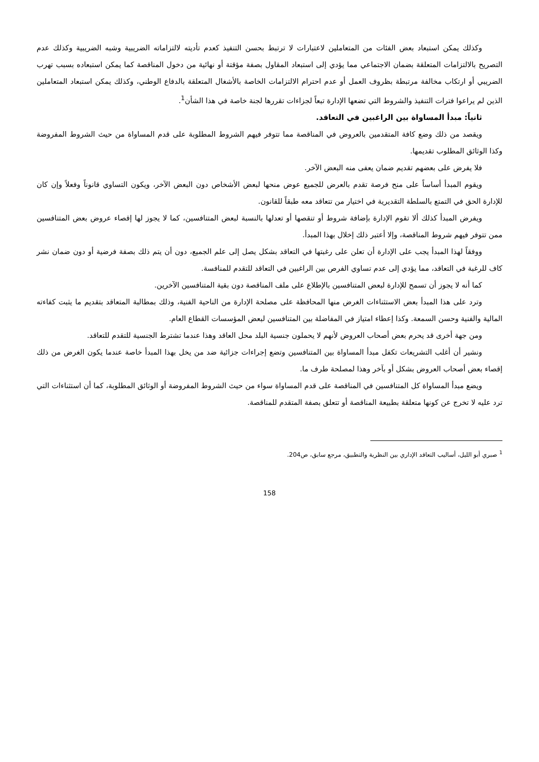وكذلك يمكن استبعاد بعض الفئات من المتعاملين لاعتبارات لا ترتبط بحسن التنفيذ كعدم تأديته لالتزاماته الضريبية وشبه الضريبية وكذلك عدم التصريح بالالتزامات المتعلقة بضمان الاجتماعي مما يؤدي إلى استبعاد المقاول بصفة مؤقتة أو نهائية من دخول المناقصة كما يمكن استبعاده بسبب تهرب الضريبي أو ارتكاب مخالفة مرتبطة بظروف العمل أو عدم احترام الالتزامات الخاصة بالأشغال المتعلقة بالدفاع الوطني، وكذلك يمكن استبعاد المتعاملين الذين لم يراعوا فترات التنفيذ والشروط التي تضعها الإدارة تبعاً لجزاءات تقررها لجنة خاصة في هذا الشأن<sup>1</sup>.
ثانياً: مبدأ المساواة بين الراغبين في التعاقد.
ويقصد من ذلك وضع كافة المتقدمين بالعروض في المناقصة مما تتوفر فيهم الشروط المطلوبة على قدم المساواة من حيث الشروط المفروضة وكذا الوثائق المطلوب تقديمها.
فلا يفرض على بعضهم تقديم ضمان يعفى منه البعض الآخر.
ويقوم المبدأ أساساً على منح فرصة تقدم بالعرض للجميع عوض منحها لبعض الأشخاص دون البعض الآخر، ويكون التساوي قانوناً وفعلاً وإن كان للإدارة الحق في التمتع بالسلطة التقديرية في اختيار من تتعاقد معه طبقاً للقانون.
ويفرض المبدأ كذلك ألا تقوم الإدارة بإضافة شروط أو تنقصها أو تعدلها بالنسبة لبعض المتنافسين، كما لا يجوز لها إقصاء عروض بعض المتنافسين ممن تتوفر فيهم شروط المناقصة، وإلا أعتبر ذلك إخلال بهذا المبدأ.
ووفقاً لهذا المبدأ يجب على الإدارة أن تعلن على رغبتها في التعاقد بشكل يصل إلى علم الجميع، دون أن يتم ذلك بصفة فرضية أو دون ضمان نشر كاف للرغبة في التعاقد، مما يؤدي إلى عدم تساوي الفرص بين الراغبين في التعاقد للتقدم للمنافسة.
كما أنه لا يجوز أن تسمح للإدارة لبعض المتنافسين بالإطلاع على ملف المناقصة دون بقية المتنافسين الآخرين.
وترد على هذا المبدأ بعض الاستثناءات الغرض منها المحافظة على مصلحة الإدارة من الناحية الفنية، وذلك بمطالبة المتعاقد بتقديم ما يثبت كفاءته المالية والفنية وحسن السمعة. وكذا إعطاء امتياز في المفاضلة بين المتنافسين لبعض المؤسسات القطاع العام.
ومن جهة أخرى قد يحرم بعض أصحاب العروض لأنهم لا يحملون جنسية البلد محل العاقد وهذا عندما تشترط الجنسية للتقدم للتعاقد.
ونشير أن أغلب التشريعات تكفل مبدأ المساواة بين المتنافسين وتضع إجراءات جزائية ضد من يخل بهذا المبدأ خاصة عندما يكون الغرض من ذلك إقصاء بعض أصحاب العروض بشكل أو بآخر وهذا لمصلحة طرف ما.
ويضع مبدأ المساواة كل المتنافسين في المناقصة على قدم المساواة سواء من حيث الشروط المفروضة أو الوثائق المطلوبة، كما أن استثناءات التي ترد عليه لا تخرج عن كونها متعلقة بطبيعة المناقصة أو تتعلق بصفة المتقدم للمناقصة.
<sup>1</sup> صبري أبو الليل، أساليب التعاقد الإداري بين النظرية والتطبيق، مرجع سابق، ص204.
158